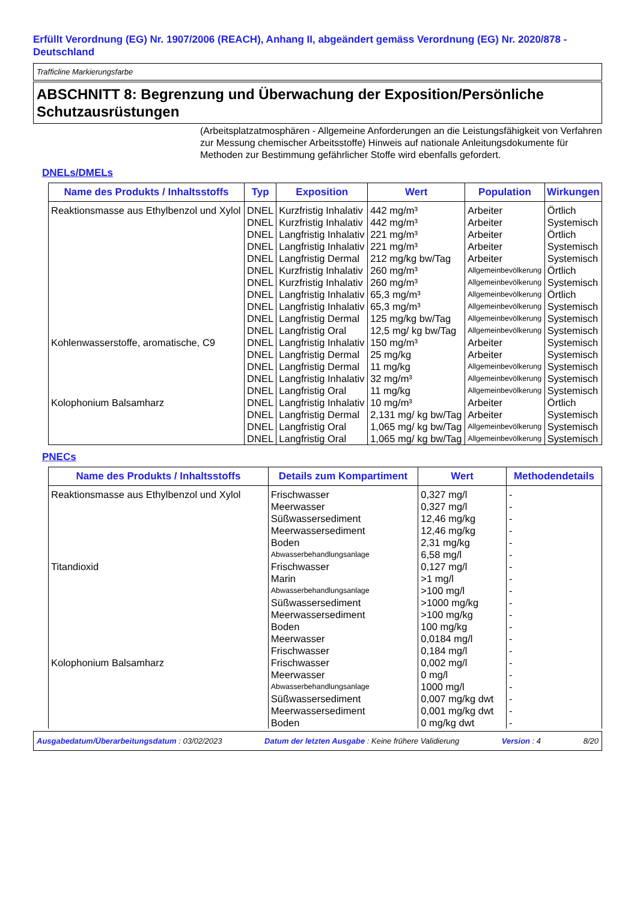Erfüllt Verordnung (EG) Nr. 1907/2006 (REACH), Anhang II, abgeändert gemäss Verordnung (EG) Nr. 2020/878 - Deutschland
Trafficline Markierungsfarbe
ABSCHNITT 8: Begrenzung und Überwachung der Exposition/Persönliche Schutzausrüstungen
(Arbeitsplatzatmosphären - Allgemeine Anforderungen an die Leistungsfähigkeit von Verfahren zur Messung chemischer Arbeitsstoffe) Hinweis auf nationale Anleitungsdokumente für Methoden zur Bestimmung gefährlicher Stoffe wird ebenfalls gefordert.
DNELs/DMELs
| Name des Produkts / Inhaltsstoffs | Typ | Exposition | Wert | Population | Wirkungen |
| --- | --- | --- | --- | --- | --- |
| Reaktionsmasse aus Ethylbenzol und Xylol | DNEL | Kurzfristig Inhalativ | 442 mg/m³ | Arbeiter | Örtlich |
| | DNEL | Kurzfristig Inhalativ | 442 mg/m³ | Arbeiter | Systemisch |
| | DNEL | Langfristig Inhalativ | 221 mg/m³ | Arbeiter | Örtlich |
| | DNEL | Langfristig Inhalativ | 221 mg/m³ | Arbeiter | Systemisch |
| | DNEL | Langfristig Dermal | 212 mg/kg bw/Tag | Arbeiter | Systemisch |
| | DNEL | Kurzfristig Inhalativ | 260 mg/m³ | Allgemeinbevölkerung | Örtlich |
| | DNEL | Kurzfristig Inhalativ | 260 mg/m³ | Allgemeinbevölkerung | Systemisch |
| | DNEL | Langfristig Inhalativ | 65,3 mg/m³ | Allgemeinbevölkerung | Örtlich |
| | DNEL | Langfristig Inhalativ | 65,3 mg/m³ | Allgemeinbevölkerung | Systemisch |
| | DNEL | Langfristig Dermal | 125 mg/kg bw/Tag | Allgemeinbevölkerung | Systemisch |
| | DNEL | Langfristig Oral | 12,5 mg/ kg bw/Tag | Allgemeinbevölkerung | Systemisch |
| Kohlenwasserstoffe, aromatische, C9 | DNEL | Langfristig Inhalativ | 150 mg/m³ | Arbeiter | Systemisch |
| | DNEL | Langfristig Dermal | 25 mg/kg | Arbeiter | Systemisch |
| | DNEL | Langfristig Dermal | 11 mg/kg | Allgemeinbevölkerung | Systemisch |
| | DNEL | Langfristig Inhalativ | 32 mg/m³ | Allgemeinbevölkerung | Systemisch |
| | DNEL | Langfristig Oral | 11 mg/kg | Allgemeinbevölkerung | Systemisch |
| Kolophonium Balsamharz | DNEL | Langfristig Inhalativ | 10 mg/m³ | Arbeiter | Örtlich |
| | DNEL | Langfristig Dermal | 2,131 mg/ kg bw/Tag | Arbeiter | Systemisch |
| | DNEL | Langfristig Oral | 1,065 mg/ kg bw/Tag | Allgemeinbevölkerung | Systemisch |
| | DNEL | Langfristig Oral | 1,065 mg/ kg bw/Tag | Allgemeinbevölkerung | Systemisch |
PNECs
| Name des Produkts / Inhaltsstoffs | Details zum Kompartiment | Wert | Methodendetails |
| --- | --- | --- | --- |
| Reaktionsmasse aus Ethylbenzol und Xylol | Frischwasser | 0,327 mg/l | - |
| | Meerwasser | 0,327 mg/l | - |
| | Süßwassersediment | 12,46 mg/kg | - |
| | Meerwassersediment | 12,46 mg/kg | - |
| | Boden | 2,31 mg/kg | - |
| | Abwasserbehandlungsanlage | 6,58 mg/l | - |
| Titandioxid | Frischwasser | 0,127 mg/l | - |
| | Marin | >1 mg/l | - |
| | Abwasserbehandlungsanlage | >100 mg/l | - |
| | Süßwassersediment | >1000 mg/kg | - |
| | Meerwassersediment | >100 mg/kg | - |
| | Boden | 100 mg/kg | - |
| | Meerwasser | 0,0184 mg/l | - |
| | Frischwasser | 0,184 mg/l | - |
| Kolophonium Balsamharz | Frischwasser | 0,002 mg/l | - |
| | Meerwasser | 0 mg/l | - |
| | Abwasserbehandlungsanlage | 1000 mg/l | - |
| | Süßwassersediment | 0,007 mg/kg dwt | - |
| | Meerwassersediment | 0,001 mg/kg dwt | - |
| | Boden | 0 mg/kg dwt | - |
Ausgabedatum/Überarbeitungsdatum : 03/02/2023 Datum der letzten Ausgabe : Keine frühere Validierung Version : 4 8/20